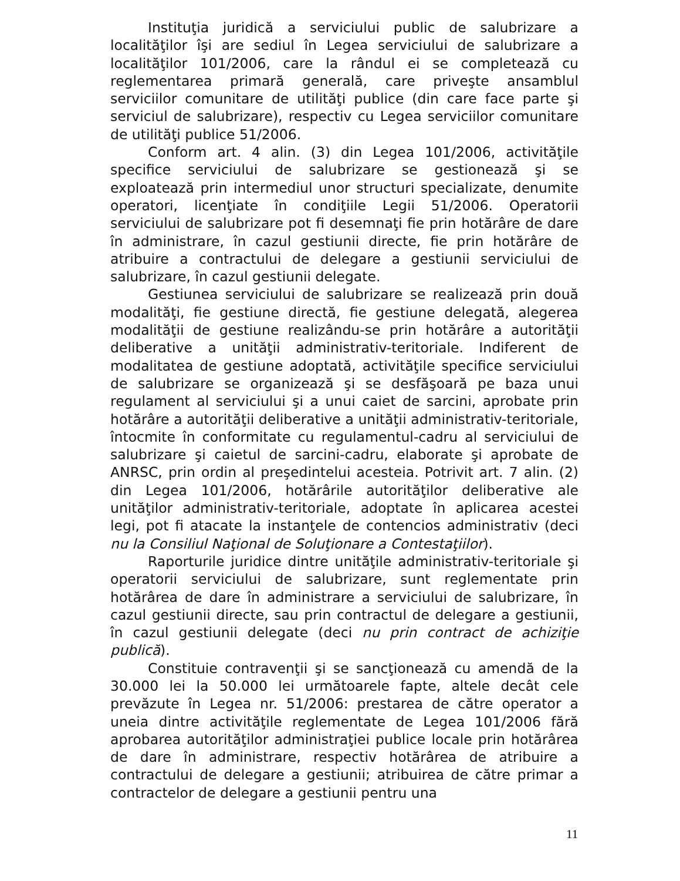Instituţia juridică a serviciului public de salubrizare a localităţilor îşi are sediul în Legea serviciului de salubrizare a localităţilor 101/2006, care la rândul ei se completează cu reglementarea primară generală, care priveşte ansamblul serviciilor comunitare de utilităţi publice (din care face parte şi serviciul de salubrizare), respectiv cu Legea serviciilor comunitare de utilităţi publice 51/2006.
Conform art. 4 alin. (3) din Legea 101/2006, activităţile specifice serviciului de salubrizare se gestionează şi se exploatează prin intermediul unor structuri specializate, denumite operatori, licenţiate în condiţiile Legii 51/2006. Operatorii serviciului de salubrizare pot fi desemnaţi fie prin hotărâre de dare în administrare, în cazul gestiunii directe, fie prin hotărâre de atribuire a contractului de delegare a gestiunii serviciului de salubrizare, în cazul gestiunii delegate.
Gestiunea serviciului de salubrizare se realizează prin două modalităţi, fie gestiune directă, fie gestiune delegată, alegerea modalităţii de gestiune realizându-se prin hotărâre a autorităţii deliberative a unităţii administrativ-teritoriale. Indiferent de modalitatea de gestiune adoptată, activităţile specifice serviciului de salubrizare se organizează şi se desfăşoară pe baza unui regulament al serviciului şi a unui caiet de sarcini, aprobate prin hotărâre a autorităţii deliberative a unităţii administrativ-teritoriale, întocmite în conformitate cu regulamentul-cadru al serviciului de salubrizare şi caietul de sarcini-cadru, elaborate şi aprobate de ANRSC, prin ordin al preşedintelui acesteia. Potrivit art. 7 alin. (2) din Legea 101/2006, hotărârile autorităţilor deliberative ale unităţilor administrativ-teritoriale, adoptate în aplicarea acestei legi, pot fi atacate la instanţele de contencios administrativ (deci nu la Consiliul Naţional de Soluţionare a Contestaţiilor).
Raporturile juridice dintre unităţile administrativ-teritoriale şi operatorii serviciului de salubrizare, sunt reglementate prin hotărârea de dare în administrare a serviciului de salubrizare, în cazul gestiunii directe, sau prin contractul de delegare a gestiunii, în cazul gestiunii delegate (deci nu prin contract de achiziţie publică).
Constituie contravenţii şi se sancţionează cu amendă de la 30.000 lei la 50.000 lei următoarele fapte, altele decât cele prevăzute în Legea nr. 51/2006: prestarea de către operator a uneia dintre activităţile reglementate de Legea 101/2006 fără aprobarea autorităţilor administraţiei publice locale prin hotărârea de dare în administrare, respectiv hotărârea de atribuire a contractului de delegare a gestiunii; atribuirea de către primar a contractelor de delegare a gestiunii pentru una
11